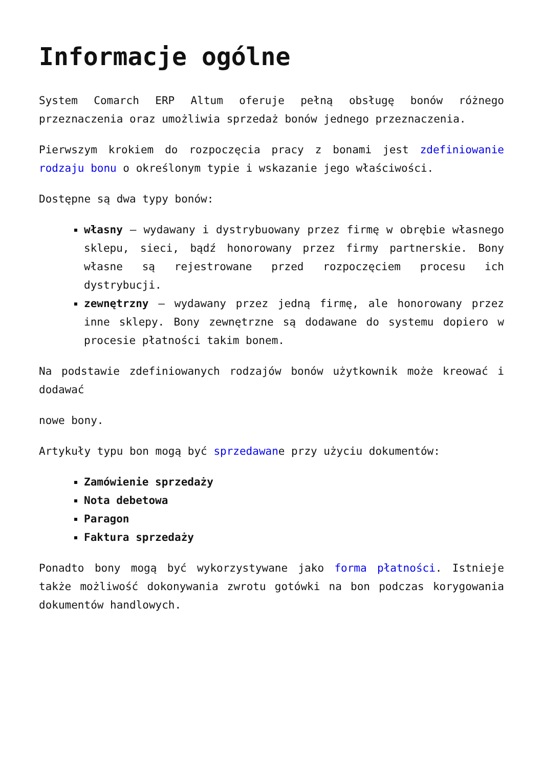Informacje ogólne
System Comarch ERP Altum oferuje pełną obsługę bonów różnego przeznaczenia oraz umożliwia sprzedaż bonów jednego przeznaczenia.
Pierwszym krokiem do rozpoczęcia pracy z bonami jest zdefiniowanie rodzaju bonu o określonym typie i wskazanie jego właściwości.
Dostępne są dwa typy bonów:
własny – wydawany i dystrybuowany przez firmę w obrębie własnego sklepu, sieci, bądź honorowany przez firmy partnerskie. Bony własne są rejestrowane przed rozpoczęciem procesu ich dystrybucji.
zewnętrzny – wydawany przez jedną firmę, ale honorowany przez inne sklepy. Bony zewnętrzne są dodawane do systemu dopiero w procesie płatności takim bonem.
Na podstawie zdefiniowanych rodzajów bonów użytkownik może kreować i dodawać
nowe bony.
Artykuły typu bon mogą być sprzedawane przy użyciu dokumentów:
Zamówienie sprzedaży
Nota debetowa
Paragon
Faktura sprzedaży
Ponadto bony mogą być wykorzystywane jako forma płatności. Istnieje także możliwość dokonywania zwrotu gotówki na bon podczas korygowania dokumentów handlowych.